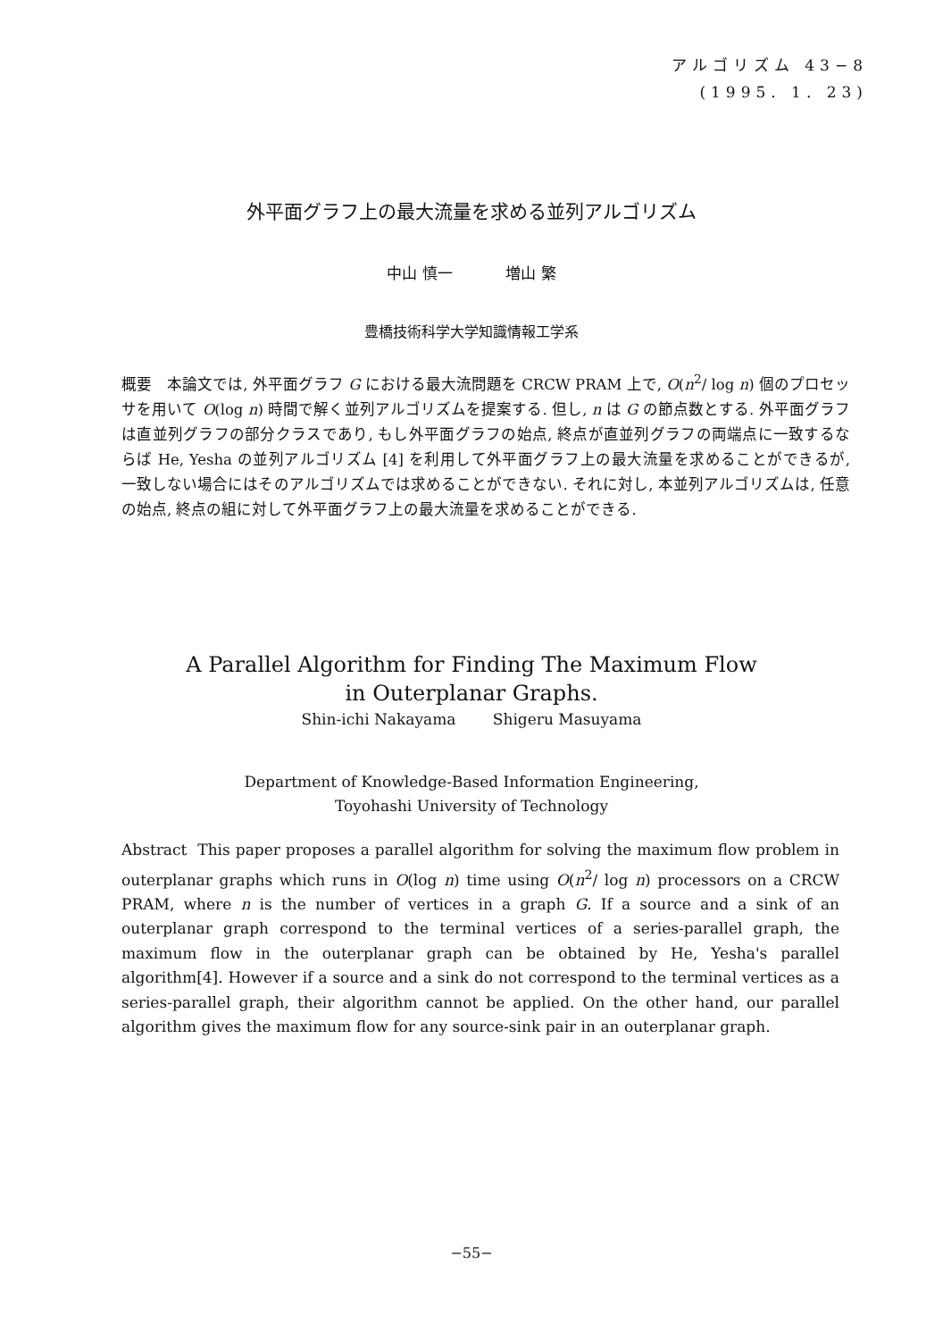アルゴリズム 43−8
(1995. 1. 23)
外平面グラフ上の最大流量を求める並列アルゴリズム
中山 慎一 増山 繁
豊橋技術科学大学知識情報工学系
概要　本論文では, 外平面グラフ G における最大流問題を CRCW PRAM 上で, O(n<sup>2</sup>/ log n) 個のプロセッサを用いて O(log n) 時間で解く並列アルゴリズムを提案する. 但し, n は G の節点数とする. 外平面グラフは直並列グラフの部分クラスであり, もし外平面グラフの始点, 終点が直並列グラフの両端点に一致するならば He, Yesha の並列アルゴリズム [4] を利用して外平面グラフ上の最大流量を求めることができるが, 一致しない場合にはそのアルゴリズムでは求めることができない. それに対し, 本並列アルゴリズムは, 任意の始点, 終点の組に対して外平面グラフ上の最大流量を求めることができる.
A Parallel Algorithm for Finding The Maximum Flow
in Outerplanar Graphs.
Shin-ichi Nakayama Shigeru Masuyama
Department of Knowledge-Based Information Engineering,
Toyohashi University of Technology
Abstract This paper proposes a parallel algorithm for solving the maximum flow problem in outerplanar graphs which runs in O(log n) time using O(n<sup>2</sup>/ log n) processors on a CRCW PRAM, where n is the number of vertices in a graph G. If a source and a sink of an outerplanar graph correspond to the terminal vertices of a series-parallel graph, the maximum flow in the outerplanar graph can be obtained by He, Yesha's parallel algorithm[4]. However if a source and a sink do not correspond to the terminal vertices as a series-parallel graph, their algorithm cannot be applied. On the other hand, our parallel algorithm gives the maximum flow for any source-sink pair in an outerplanar graph.
−55−